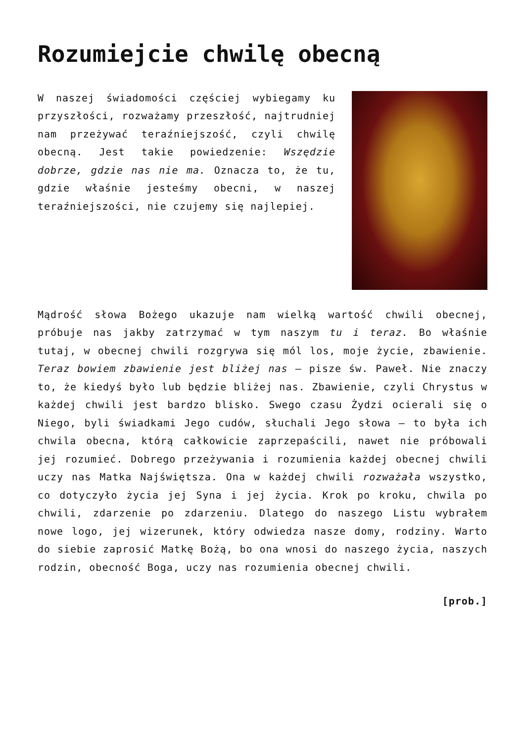Rozumiejcie chwilę obecną
W naszej świadomości częściej wybiegamy ku przyszłości, rozważamy przeszłość, najtrudniej nam przeżywać teraźniejszość, czyli chwilę obecną. Jest takie powiedzenie: Wszędzie dobrze, gdzie nas nie ma. Oznacza to, że tu, gdzie właśnie jesteśmy obecni, w naszej teraźniejszości, nie czujemy się najlepiej.
Mądrość słowa Bożego ukazuje nam wielką wartość chwili obecnej, próbuje nas jakby zatrzymać w tym naszym tu i teraz. Bo właśnie tutaj, w obecnej chwili rozgrywa się mól los, moje życie, zbawienie. Teraz bowiem zbawienie jest bliżej nas – pisze św. Paweł. Nie znaczy to, że kiedyś było lub będzie bliżej nas. Zbawienie, czyli Chrystus w każdej chwili jest bardzo blisko. Swego czasu Żydzi ocierali się o Niego, byli świadkami Jego cudów, słuchali Jego słowa – to była ich chwila obecna, którą całkowicie zaprzepaścili, nawet nie próbowali jej rozumieć. Dobrego przeżywania i rozumienia każdej obecnej chwili uczy nas Matka Najświętsza. Ona w każdej chwili rozważała wszystko, co dotyczyło życia jej Syna i jej życia. Krok po kroku, chwila po chwili, zdarzenie po zdarzeniu. Dlatego do naszego Listu wybrałem nowe logo, jej wizerunek, który odwiedza nasze domy, rodziny. Warto do siebie zaprosić Matkę Bożą, bo ona wnosi do naszego życia, naszych rodzin, obecność Boga, uczy nas rozumienia obecnej chwili.
[prob.]